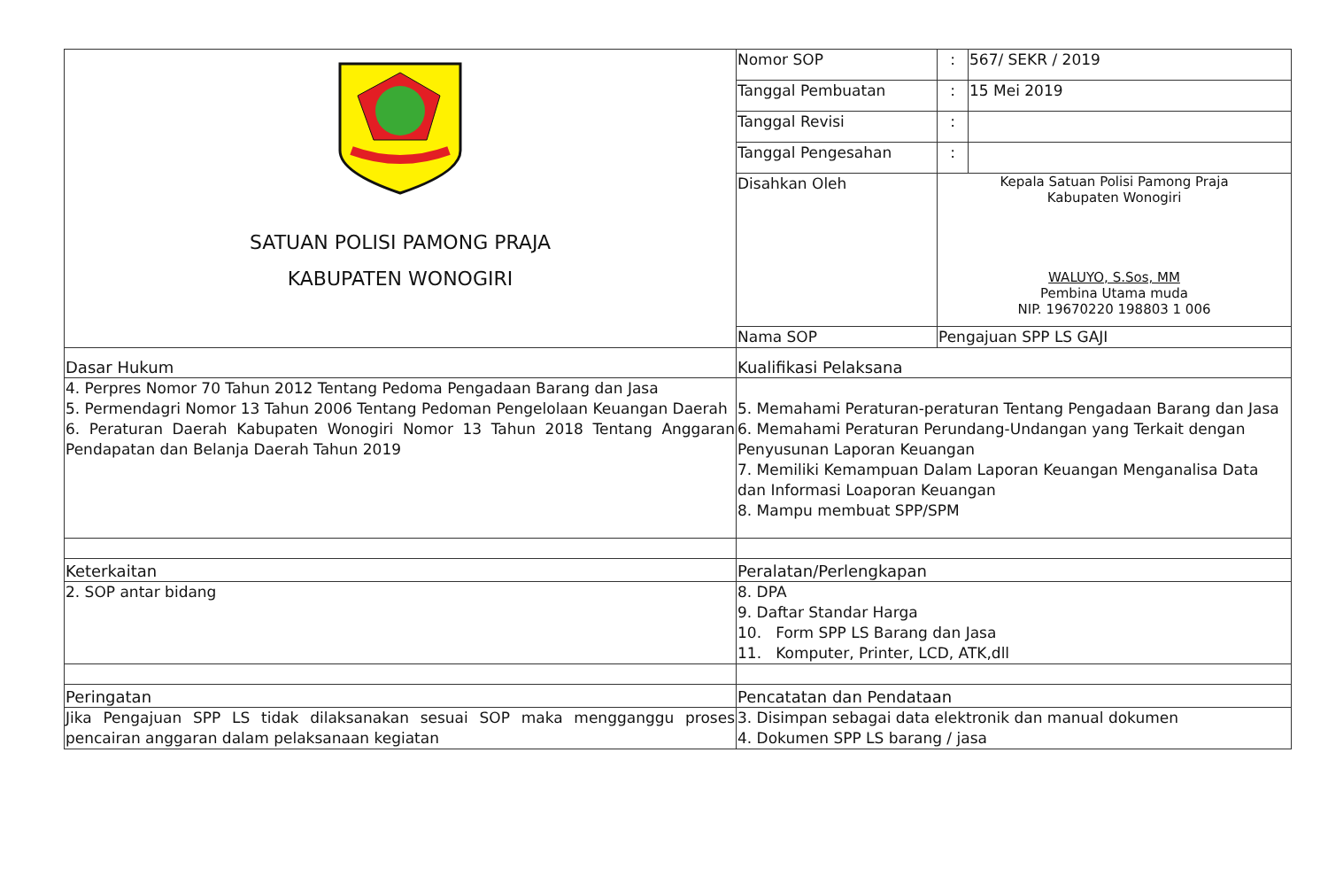| SATUAN POLISI PAMONG PRAJA KABUPATEN WONOGIRI | Nomor SOP | : | 567/ SEKR / 2019 |
| | Tanggal Pembuatan | : | 15 Mei 2019 |
| | Tanggal Revisi | : | |
| | Tanggal Pengesahan | : | |
| | Disahkan Oleh | Kepala Satuan Polisi Pamong Praja Kabupaten Wonogiri WALUYO, S.Sos, MM Pembina Utama muda NIP. 19670220 198803 1 006 | |
| | Nama SOP | Pengajuan SPP LS GAJI | |
| Dasar Hukum | Kualifikasi Pelaksana | | |
| 4. Perpres Nomor 70 Tahun 2012 Tentang Pedoma Pengadaan Barang dan Jasa 5. Permendagri Nomor 13 Tahun 2006 Tentang Pedoman Pengelolaan Keuangan Daerah 6. Peraturan Daerah Kabupaten Wonogiri Nomor 13 Tahun 2018 Tentang Anggaran Pendapatan dan Belanja Daerah Tahun 2019 | 5. Memahami Peraturan-peraturan Tentang Pengadaan Barang dan Jasa 6. Memahami Peraturan Perundang-Undangan yang Terkait dengan Penyusunan Laporan Keuangan 7. Memiliki Kemampuan Dalam Laporan Keuangan Menganalisa Data dan Informasi Loaporan Keuangan 8. Mampu membuat SPP/SPM | | |
| Keterkaitan | Peralatan/Perlengkapan | | |
| 2. SOP antar bidang | 8. DPA 9. Daftar Standar Harga 10. Form SPP LS Barang dan Jasa 11. Komputer, Printer, LCD, ATK,dll | | |
| Peringatan | Pencatatan dan Pendataan | | |
| Jika Pengajuan SPP LS tidak dilaksanakan sesuai SOP maka mengganggu proses pencairan anggaran dalam pelaksanaan kegiatan | 3. Disimpan sebagai data elektronik dan manual dokumen 4. Dokumen SPP LS barang / jasa | | |